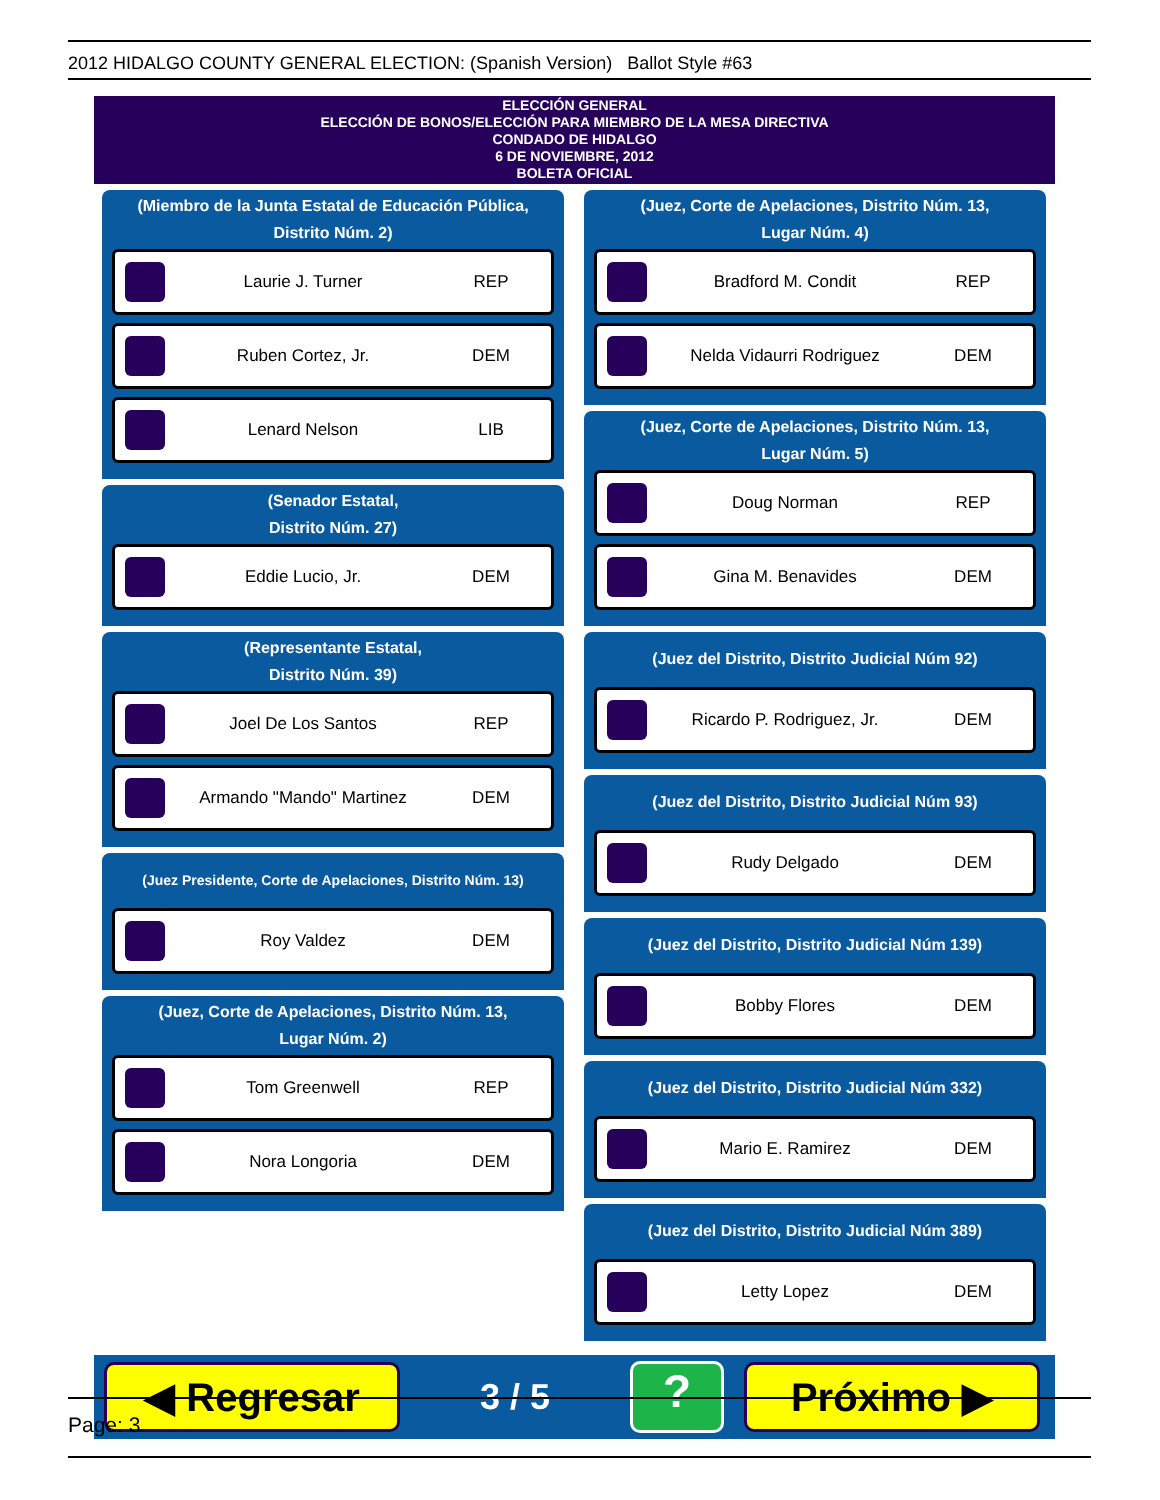2012 HIDALGO COUNTY GENERAL ELECTION: (Spanish Version) Ballot Style #63
ELECCIÓN GENERAL
ELECCIÓN DE BONOS/ELECCIÓN PARA MIEMBRO DE LA MESA DIRECTIVA
CONDADO DE HIDALGO
6 DE NOVIEMBRE, 2012
BOLETA OFICIAL
(Miembro de la Junta Estatal de Educación Pública,
Distrito Núm. 2)
Laurie J. Turner REP
Ruben Cortez, Jr. DEM
Lenard Nelson LIB
(Senador Estatal,
Distrito Núm. 27)
Eddie Lucio, Jr. DEM
(Representante Estatal,
Distrito Núm. 39)
Joel De Los Santos REP
Armando "Mando" Martinez DEM
(Juez Presidente, Corte de Apelaciones, Distrito Núm. 13)
Roy Valdez DEM
(Juez, Corte de Apelaciones, Distrito Núm. 13,
Lugar Núm. 2)
Tom Greenwell REP
Nora Longoria DEM
(Juez, Corte de Apelaciones, Distrito Núm. 13,
Lugar Núm. 4)
Bradford M. Condit REP
Nelda Vidaurri Rodriguez DEM
(Juez, Corte de Apelaciones, Distrito Núm. 13,
Lugar Núm. 5)
Doug Norman REP
Gina M. Benavides DEM
(Juez del Distrito, Distrito Judicial Núm 92)
Ricardo P. Rodriguez, Jr. DEM
(Juez del Distrito, Distrito Judicial Núm 93)
Rudy Delgado DEM
(Juez del Distrito, Distrito Judicial Núm 139)
Bobby Flores DEM
(Juez del Distrito, Distrito Judicial Núm 332)
Mario E. Ramirez DEM
(Juez del Distrito, Distrito Judicial Núm 389)
Letty Lopez DEM
◀ Regresar
3 / 5
?
Próximo ▶
Page: 3